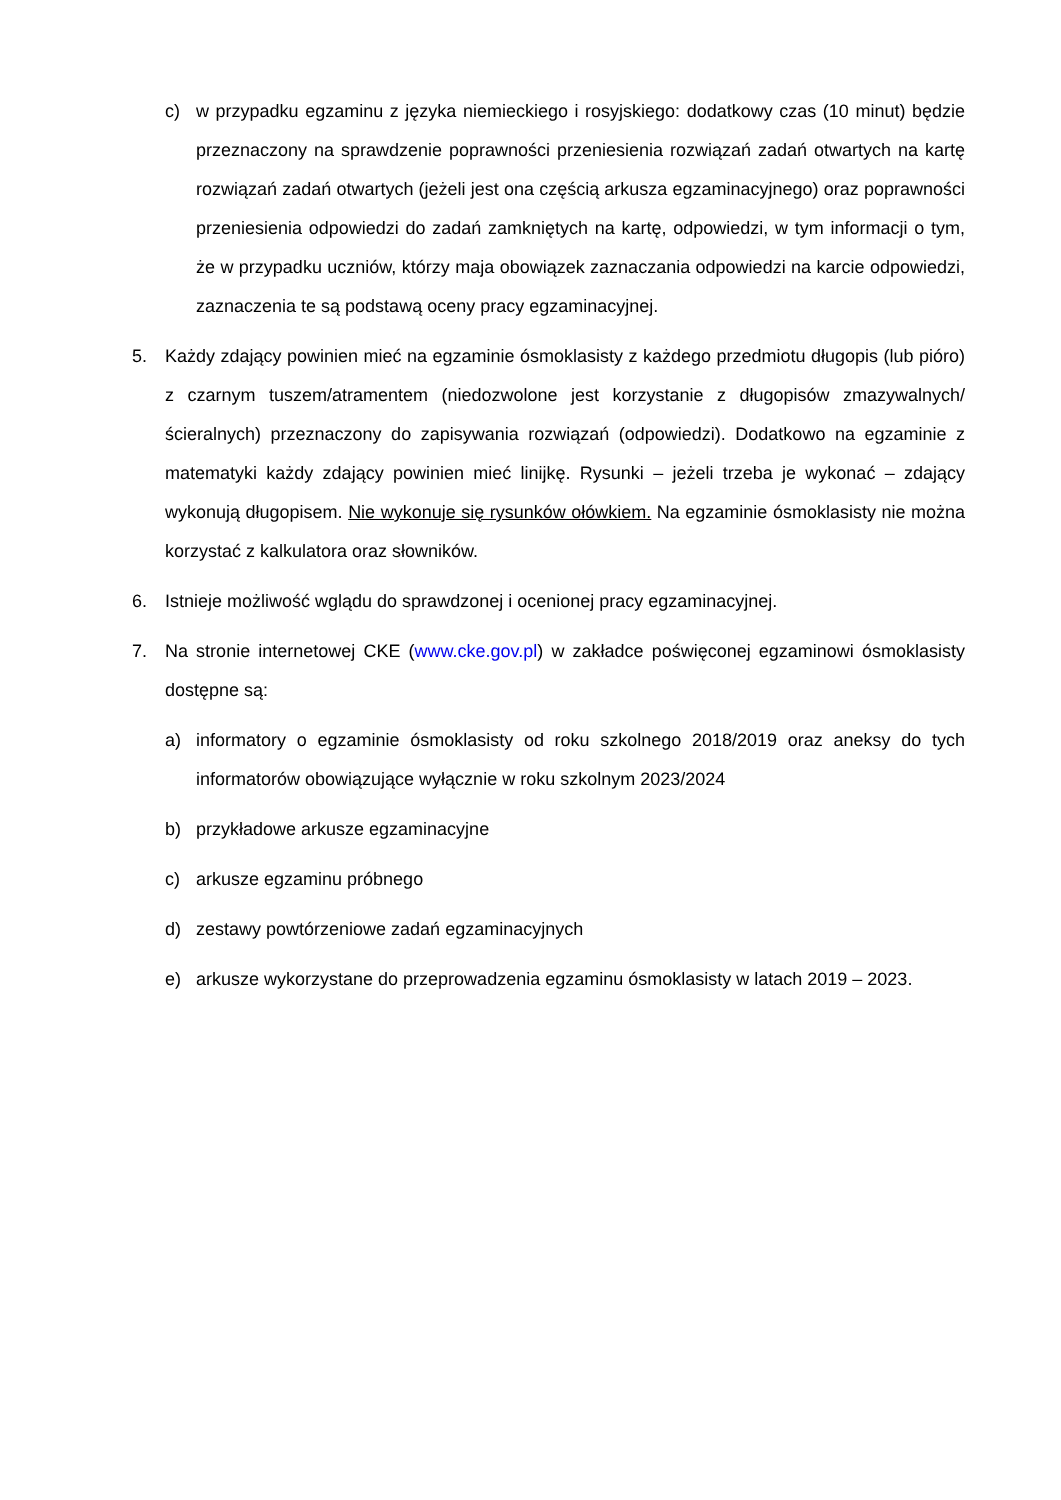c) w przypadku egzaminu z języka niemieckiego i rosyjskiego: dodatkowy czas (10 minut) będzie przeznaczony na sprawdzenie poprawności przeniesienia rozwiązań zadań otwartych na kartę rozwiązań zadań otwartych (jeżeli jest ona częścią arkusza egzaminacyjnego) oraz poprawności przeniesienia odpowiedzi do zadań zamkniętych na kartę, odpowiedzi, w tym informacji o tym, że w przypadku uczniów, którzy maja obowiązek zaznaczania odpowiedzi na karcie odpowiedzi, zaznaczenia te są podstawą oceny pracy egzaminacyjnej.
5. Każdy zdający powinien mieć na egzaminie ósmoklasisty z każdego przedmiotu długopis (lub pióro) z czarnym tuszem/atramentem (niedozwolone jest korzystanie z długopisów zmazywalnych/ścieralnych) przeznaczony do zapisywania rozwiązań (odpowiedzi). Dodatkowo na egzaminie z matematyki każdy zdający powinien mieć linijkę. Rysunki – jeżeli trzeba je wykonać – zdający wykonują długopisem. Nie wykonuje się rysunków ołówkiem. Na egzaminie ósmoklasisty nie można korzystać z kalkulatora oraz słowników.
6. Istnieje możliwość wglądu do sprawdzonej i ocenionej pracy egzaminacyjnej.
7. Na stronie internetowej CKE (www.cke.gov.pl) w zakładce poświęconej egzaminowi ósmoklasisty dostępne są:
a) informatory o egzaminie ósmoklasisty od roku szkolnego 2018/2019 oraz aneksy do tych informatorów obowiązujące wyłącznie w roku szkolnym 2023/2024
b) przykładowe arkusze egzaminacyjne
c) arkusze egzaminu próbnego
d) zestawy powtórzeniowe zadań egzaminacyjnych
e) arkusze wykorzystane do przeprowadzenia egzaminu ósmoklasisty w latach 2019 – 2023.